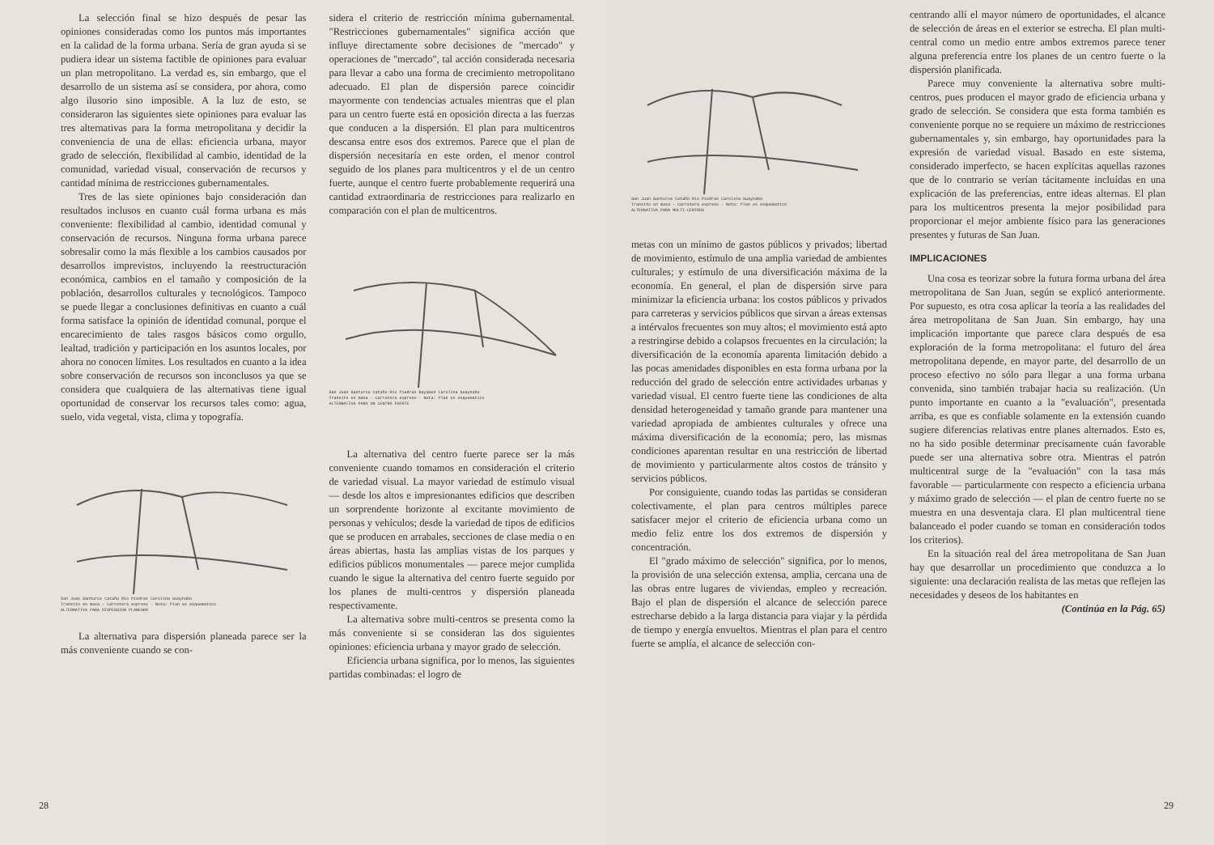La selección final se hizo después de pesar las opiniones consideradas como los puntos más importantes en la calidad de la forma urbana. Sería de gran ayuda si se pudiera idear un sistema factible de opiniones para evaluar un plan metropolitano. La verdad es, sin embargo, que el desarrollo de un sistema así se considera, por ahora, como algo ilusorio sino imposible. A la luz de esto, se consideraron las siguientes siete opiniones para evaluar las tres alternativas para la forma metropolitana y decidir la conveniencia de una de ellas: eficiencia urbana, mayor grado de selección, flexibilidad al cambio, identidad de la comunidad, variedad visual, conservación de recursos y cantidad mínima de restricciones gubernamentales.
Tres de las siete opiniones bajo consideración dan resultados inclusos en cuanto cuál forma urbana es más conveniente: flexibilidad al cambio, identidad comunal y conservación de recursos. Ninguna forma urbana parece sobresalir como la más flexible a los cambios causados por desarrollos imprevistos, incluyendo la reestructuración económica, cambios en el tamaño y composición de la población, desarrollos culturales y tecnológicos. Tampoco se puede llegar a conclusiones definitivas en cuanto a cuál forma satisface la opinión de identidad comunal, porque el encarecimiento de tales rasgos básicos como orgullo, lealtad, tradición y participación en los asuntos locales, por ahora no conocen límites. Los resultados en cuanto a la idea sobre conservación de recursos son inconclusos ya que se considera que cualquiera de las alternativas tiene igual oportunidad de conservar los recursos tales como: agua, suelo, vida vegetal, vista, clima y topografía.
San Juan Santurce Cataño Rio Piedras Carolina Guaynabo
Transito en masa · Carretera expreso · Nota: Plan es esquematico
ALTERNATIVA PARA DISPERSION PLANEADA
La alternativa para dispersión planeada parece ser la más conveniente cuando se con-
sidera el criterio de restricción mínima gubernamental. "Restricciones gubernamentales" significa acción que influye directamente sobre decisiones de "mercado" y operaciones de "mercado", tal acción considerada necesaria para llevar a cabo una forma de crecimiento metropolitano adecuado. El plan de dispersión parece coincidir mayormente con tendencias actuales mientras que el plan para un centro fuerte está en oposición directa a las fuerzas que conducen a la dispersión. El plan para multicentros descansa entre esos dos extremos. Parece que el plan de dispersión necesitaría en este orden, el menor control seguido de los planes para multicentros y el de un centro fuerte, aunque el centro fuerte probablemente requerirá una cantidad extraordinaria de restricciones para realizarlo en comparación con el plan de multicentros.
San Juan Santurce Cataño Rio Piedras Bayamon Carolina Guaynabo
Transito en masa · Carretera expreso · Nota: Plan es esquematico
ALTERNATIVA PARA UN CENTRO FUERTE
La alternativa del centro fuerte parece ser la más conveniente cuando tomamos en consideración el criterio de variedad visual. La mayor variedad de estímulo visual — desde los altos e impresionantes edificios que describen un sorprendente horizonte al excitante movimiento de personas y vehículos; desde la variedad de tipos de edificios que se producen en arrabales, secciones de clase media o en áreas abiertas, hasta las amplias vistas de los parques y edificios públicos monumentales — parece mejor cumplida cuando le sigue la alternativa del centro fuerte seguido por los planes de multi-centros y dispersión planeada respectivamente.
La alternativa sobre multi-centros se presenta como la más conveniente si se consideran las dos siguientes opiniones: eficiencia urbana y mayor grado de selección.
Eficiencia urbana significa, por lo menos, las siguientes partidas combinadas: el logro de
28
San Juan Santurce Cataño Rio Piedras Carolina Guaynabo
Transito en masa · Carretera expreso · Nota: Plan es esquematico
ALTERNATIVA PARA MULTI-CENTROS
metas con un mínimo de gastos públicos y privados; libertad de movimiento, estímulo de una amplia variedad de ambientes culturales; y estímulo de una diversificación máxima de la economía. En general, el plan de dispersión sirve para minimizar la eficiencia urbana: los costos públicos y privados para carreteras y servicios públicos que sirvan a áreas extensas a intérvalos frecuentes son muy altos; el movimiento está apto a restringirse debido a colapsos frecuentes en la circulación; la diversificación de la economía aparenta limitación debido a las pocas amenidades disponibles en esta forma urbana por la reducción del grado de selección entre actividades urbanas y variedad visual. El centro fuerte tiene las condiciones de alta densidad heterogeneidad y tamaño grande para mantener una variedad apropiada de ambientes culturales y ofrece una máxima diversificación de la economía; pero, las mismas condiciones aparentan resultar en una restricción de libertad de movimiento y particularmente altos costos de tránsito y servicios públicos.
Por consiguiente, cuando todas las partidas se consideran colectivamente, el plan para centros múltiples parece satisfacer mejor el criterio de eficiencia urbana como un medio feliz entre los dos extremos de dispersión y concentración.
El "grado máximo de selección" significa, por lo menos, la provisión de una selección extensa, amplia, cercana una de las obras entre lugares de viviendas, empleo y recreación. Bajo el plan de dispersión el alcance de selección parece estrecharse debido a la larga distancia para viajar y la pérdida de tiempo y energía envueltos. Mientras el plan para el centro fuerte se amplía, el alcance de selección con-
centrando allí el mayor número de oportunidades, el alcance de selección de áreas en el exterior se estrecha. El plan multi-central como un medio entre ambos extremos parece tener alguna preferencia entre los planes de un centro fuerte o la dispersión planificada.
Parece muy conveniente la alternativa sobre multi-centros, pues producen el mayor grado de eficiencia urbana y grado de selección. Se considera que esta forma también es conveniente porque no se requiere un máximo de restricciones gubernamentales y, sin embargo, hay oportunidades para la expresión de variedad visual. Basado en este sistema, considerado imperfecto, se hacen explícitas aquellas razones que de lo contrario se verían tácitamente incluídas en una explicación de las preferencias, entre ideas alternas. El plan para los multicentros presenta la mejor posibilidad para proporcionar el mejor ambiente físico para las generaciones presentes y futuras de San Juan.
IMPLICACIONES
Una cosa es teorizar sobre la futura forma urbana del área metropolitana de San Juan, según se explicó anteriormente. Por supuesto, es otra cosa aplicar la teoría a las realidades del área metropolitana de San Juan. Sin embargo, hay una implicación importante que parece clara después de esa exploración de la forma metropolitana: el futuro del área metropolitana depende, en mayor parte, del desarrollo de un proceso efectivo no sólo para llegar a una forma urbana convenida, sino también trabajar hacia su realización. (Un punto importante en cuanto a la "evaluación", presentada arriba, es que es confiable solamente en la extensión cuando sugiere diferencias relativas entre planes alternados. Esto es, no ha sido posible determinar precisamente cuán favorable puede ser una alternativa sobre otra. Mientras el patrón multicentral surge de la "evaluación" con la tasa más favorable — particularmente con respecto a eficiencia urbana y máximo grado de selección — el plan de centro fuerte no se muestra en una desventaja clara. El plan multicentral tiene balanceado el poder cuando se toman en consideración todos los criterios).
En la situación real del área metropolitana de San Juan hay que desarrollar un procedimiento que conduzca a lo siguiente: una declaración realista de las metas que reflejen las necesidades y deseos de los habitantes en
(Continúa en la Pág. 65)
29